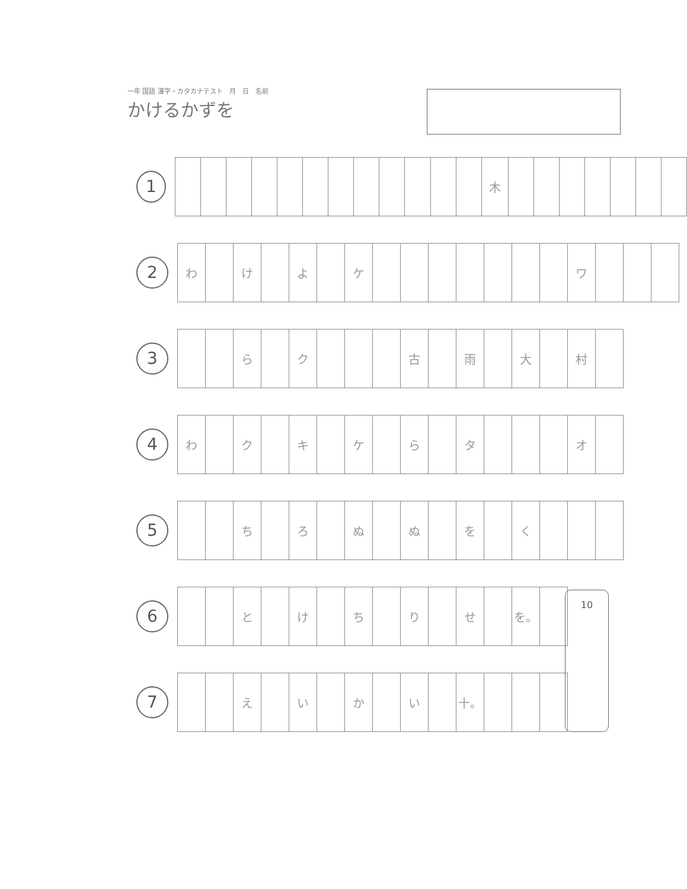一年 国語 漢字・カタカナテスト　月　日　名前
かけるかずを
1
| | | | | | | | | | | | | 木 | | | | | | | |
2
| わ | | け | | よ | | ケ | | | | | | | | ワ | | | |
3
| | | ら | | ク | | | | 古 | | 雨 | | 大 | | 村 | |
4
| わ | | ク | | キ | | ケ | | ら | | タ | | | | オ | |
5
| | | ち | | ろ | | ぬ | | ぬ | | を | | く | | | |
6
| | | と | | け | | ち | | り | | せ | | を。 | |
7
| | | え | | い | | か | | い | | 十。 | | | |
10